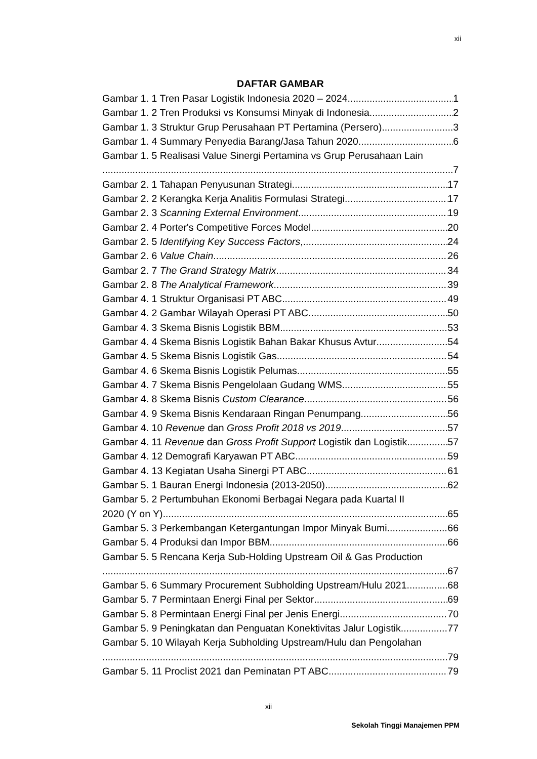xii
DAFTAR GAMBAR
Gambar 1. 1 Tren Pasar Logistik Indonesia 2020 – 2024 1
Gambar 1. 2 Tren Produksi vs Konsumsi Minyak di Indonesia 2
Gambar 1. 3 Struktur Grup Perusahaan PT Pertamina (Persero) 3
Gambar 1. 4 Summary Penyedia Barang/Jasa Tahun 2020 6
Gambar 1. 5 Realisasi Value Sinergi Pertamina vs Grup Perusahaan Lain
7
Gambar 2. 1 Tahapan Penyusunan Strategi 17
Gambar 2. 2 Kerangka Kerja Analitis Formulasi Strategi 17
Gambar 2. 3 Scanning External Environment. 19
Gambar 2. 4 Porter's Competitive Forces Model 20
Gambar 2. 5 Identifying Key Success Factors, 24
Gambar 2. 6 Value Chain 26
Gambar 2. 7 The Grand Strategy Matrix 34
Gambar 2. 8 The Analytical Framework 39
Gambar 4. 1 Struktur Organisasi PT ABC 49
Gambar 4. 2 Gambar Wilayah Operasi PT ABC 50
Gambar 4. 3 Skema Bisnis Logistik BBM 53
Gambar 4. 4 Skema Bisnis Logistik Bahan Bakar Khusus Avtur 54
Gambar 4. 5 Skema Bisnis Logistik Gas 54
Gambar 4. 6 Skema Bisnis Logistik Pelumas 55
Gambar 4. 7 Skema Bisnis Pengelolaan Gudang WMS 55
Gambar 4. 8 Skema Bisnis Custom Clearance 56
Gambar 4. 9 Skema Bisnis Kendaraan Ringan Penumpang 56
Gambar 4. 10 Revenue dan Gross Profit 2018 vs 2019 57
Gambar 4. 11 Revenue dan Gross Profit Support Logistik dan Logistik 57
Gambar 4. 12 Demografi Karyawan PT ABC 59
Gambar 4. 13 Kegiatan Usaha Sinergi PT ABC 61
Gambar 5. 1 Bauran Energi Indonesia (2013-2050) 62
Gambar 5. 2 Pertumbuhan Ekonomi Berbagai Negara pada Kuartal II
2020 (Y on Y) 65
Gambar 5. 3 Perkembangan Ketergantungan Impor Minyak Bumi 66
Gambar 5. 4 Produksi dan Impor BBM 66
Gambar 5. 5 Rencana Kerja Sub-Holding Upstream Oil & Gas Production
67
Gambar 5. 6 Summary Procurement Subholding Upstream/Hulu 2021 68
Gambar 5. 7 Permintaan Energi Final per Sektor 69
Gambar 5. 8 Permintaan Energi Final per Jenis Energi 70
Gambar 5. 9 Peningkatan dan Penguatan Konektivitas Jalur Logistik 77
Gambar 5. 10 Wilayah Kerja Subholding Upstream/Hulu dan Pengolahan
79
Gambar 5. 11 Proclist 2021 dan Peminatan PT ABC 79
xii
Sekolah Tinggi Manajemen PPM